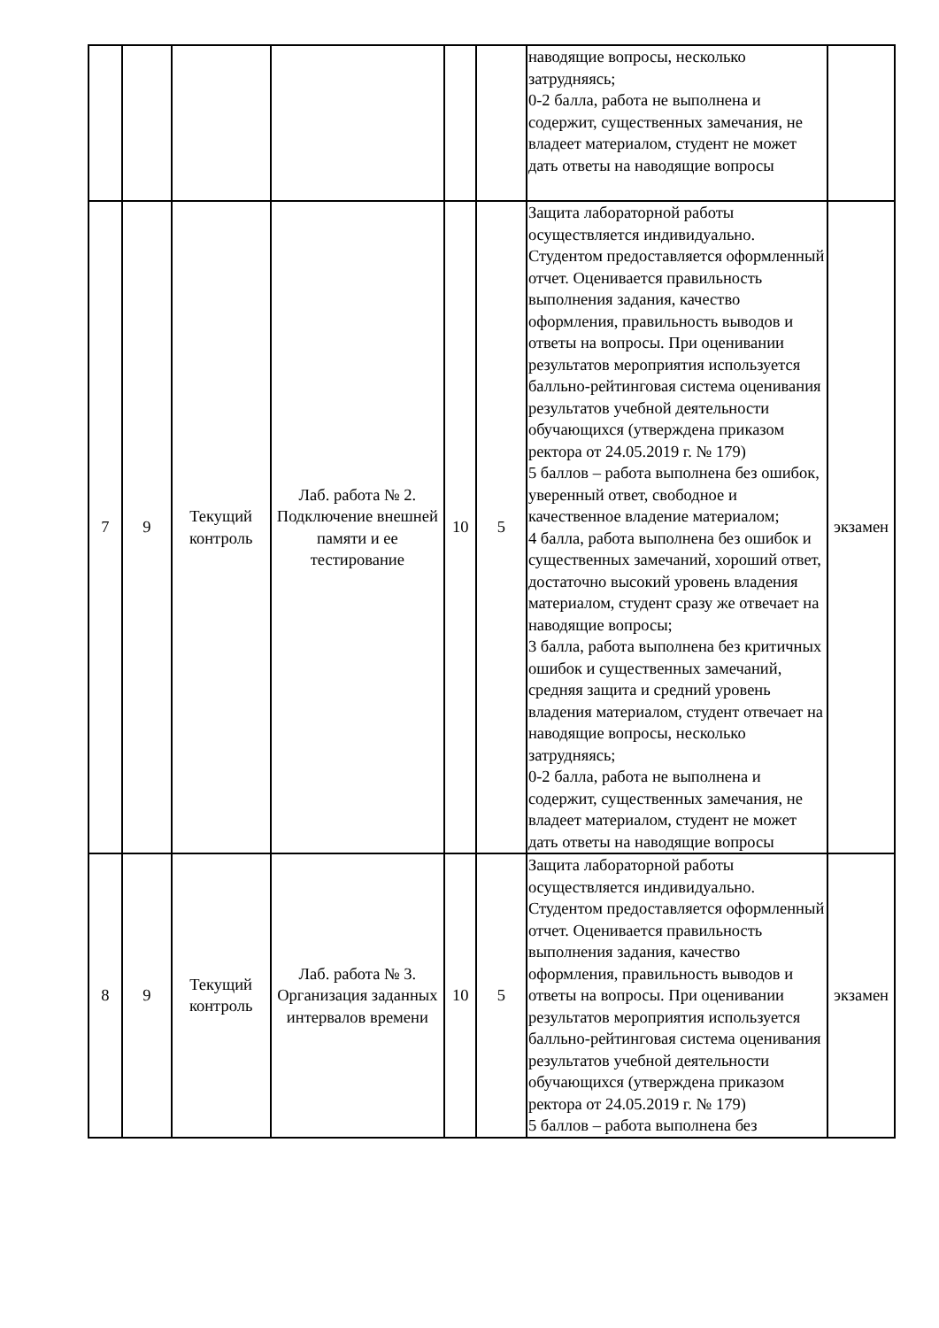| | | | | | | наводящие вопросы, несколько затрудняясь; 0-2 балла, работа не выполнена и содержит, существенных замечания, не владеет материалом, студент не может дать ответы на наводящие вопросы | |
| 7 | 9 | Текущий контроль | Лаб. работа № 2. Подключение внешней памяти и ее тестирование | 10 | 5 | Защита лабораторной работы осуществляется индивидуально. Студентом предоставляется оформленный отчет. Оценивается правильность выполнения задания, качество оформления, правильность выводов и ответы на вопросы. При оценивании результатов мероприятия используется балльно-рейтинговая система оценивания результатов учебной деятельности обучающихся (утверждена приказом ректора от 24.05.2019 г. № 179) 5 баллов – работа выполнена без ошибок, уверенный ответ, свободное и качественное владение материалом; 4 балла, работа выполнена без ошибок и существенных замечаний, хороший ответ, достаточно высокий уровень владения материалом, студент сразу же отвечает на наводящие вопросы; 3 балла, работа выполнена без критичных ошибок и существенных замечаний, средняя защита и средний уровень владения материалом, студент отвечает на наводящие вопросы, несколько затрудняясь; 0-2 балла, работа не выполнена и содержит, существенных замечания, не владеет материалом, студент не может дать ответы на наводящие вопросы | экзамен |
| 8 | 9 | Текущий контроль | Лаб. работа № 3. Организация заданных интервалов времени | 10 | 5 | Защита лабораторной работы осуществляется индивидуально. Студентом предоставляется оформленный отчет. Оценивается правильность выполнения задания, качество оформления, правильность выводов и ответы на вопросы. При оценивании результатов мероприятия используется балльно-рейтинговая система оценивания результатов учебной деятельности обучающихся (утверждена приказом ректора от 24.05.2019 г. № 179) 5 баллов – работа выполнена без | экзамен |